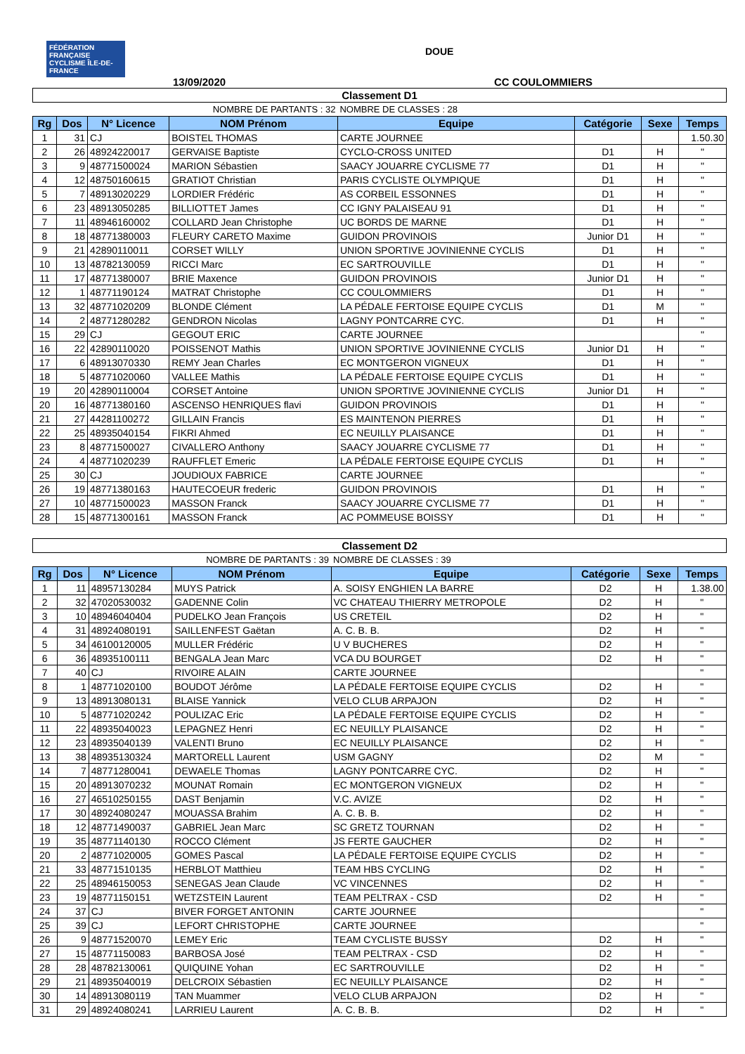FÉDÉRATION FRANÇAISE CYCLISME ÎLE-DE-FRANCE
DOUE
13/09/2020 CC COULOMMIERS
| Classement D1 | | | | | | | |
| NOMBRE DE PARTANTS : 32 | | | | NOMBRE DE CLASSES : 28 | | | |
| Rg | Dos | N° Licence | NOM Prénom | Equipe | Catégorie | Sexe | Temps |
| 1 | 31 | CJ | BOISTEL THOMAS | CARTE JOURNEE | | | 1.50.30 |
| 2 | 26 | 48924220017 | GERVAISE Baptiste | CYCLO-CROSS UNITED | D1 | H | " |
| 3 | 9 | 48771500024 | MARION Sébastien | SAACY JOUARRE CYCLISME 77 | D1 | H | " |
| 4 | 12 | 48750160615 | GRATIOT Christian | PARIS CYCLISTE OLYMPIQUE | D1 | H | " |
| 5 | 7 | 48913020229 | LORDIER Frédéric | AS CORBEIL ESSONNES | D1 | H | " |
| 6 | 23 | 48913050285 | BILLIOTTET James | CC IGNY PALAISEAU 91 | D1 | H | " |
| 7 | 11 | 48946160002 | COLLARD Jean Christophe | UC BORDS DE MARNE | D1 | H | " |
| 8 | 18 | 48771380003 | FLEURY CARETO Maxime | GUIDON PROVINOIS | Junior D1 | H | " |
| 9 | 21 | 42890110011 | CORSET WILLY | UNION SPORTIVE JOVINIENNE CYCLIS | D1 | H | " |
| 10 | 13 | 48782130059 | RICCI Marc | EC SARTROUVILLE | D1 | H | " |
| 11 | 17 | 48771380007 | BRIE Maxence | GUIDON PROVINOIS | Junior D1 | H | " |
| 12 | 1 | 48771190124 | MATRAT Christophe | CC COULOMMIERS | D1 | H | " |
| 13 | 32 | 48771020209 | BLONDE Clément | LA PÉDALE FERTOISE EQUIPE CYCLIS | D1 | M | " |
| 14 | 2 | 48771280282 | GENDRON Nicolas | LAGNY PONTCARRE CYC. | D1 | H | " |
| 15 | 29 | CJ | GEGOUT ERIC | CARTE JOURNEE | | | " |
| 16 | 22 | 42890110020 | POISSENOT Mathis | UNION SPORTIVE JOVINIENNE CYCLIS | Junior D1 | H | " |
| 17 | 6 | 48913070330 | REMY Jean Charles | EC MONTGERON VIGNEUX | D1 | H | " |
| 18 | 5 | 48771020060 | VALLEE Mathis | LA PÉDALE FERTOISE EQUIPE CYCLIS | D1 | H | " |
| 19 | 20 | 42890110004 | CORSET Antoine | UNION SPORTIVE JOVINIENNE CYCLIS | Junior D1 | H | " |
| 20 | 16 | 48771380160 | ASCENSO HENRIQUES flavi | GUIDON PROVINOIS | D1 | H | " |
| 21 | 27 | 44281100272 | GILLAIN Francis | ES MAINTENON PIERRES | D1 | H | " |
| 22 | 25 | 48935040154 | FIKRI Ahmed | EC NEUILLY PLAISANCE | D1 | H | " |
| 23 | 8 | 48771500027 | CIVALLERO Anthony | SAACY JOUARRE CYCLISME 77 | D1 | H | " |
| 24 | 4 | 48771020239 | RAUFFLET Emeric | LA PÉDALE FERTOISE EQUIPE CYCLIS | D1 | H | " |
| 25 | 30 | CJ | JOUDIOUX FABRICE | CARTE JOURNEE | | | " |
| 26 | 19 | 48771380163 | HAUTECOEUR frederic | GUIDON PROVINOIS | D1 | H | " |
| 27 | 10 | 48771500023 | MASSON Franck | SAACY JOUARRE CYCLISME 77 | D1 | H | " |
| 28 | 15 | 48771300161 | MASSON Franck | AC POMMEUSE BOISSY | D1 | H | " |
| Classement D2 | | | | | | | |
| NOMBRE DE PARTANTS : 39 | | | | NOMBRE DE CLASSES : 39 | | | |
| Rg | Dos | N° Licence | NOM Prénom | Equipe | Catégorie | Sexe | Temps |
| 1 | 11 | 48957130284 | MUYS Patrick | A. SOISY ENGHIEN LA BARRE | D2 | H | 1.38.00 |
| 2 | 32 | 47020530032 | GADENNE Colin | VC CHATEAU THIERRY METROPOLE | D2 | H | " |
| 3 | 10 | 48946040404 | PUDELKO Jean François | US CRETEIL | D2 | H | " |
| 4 | 31 | 48924080191 | SAILLENFEST Gaëtan | A. C. B. B. | D2 | H | " |
| 5 | 34 | 46100120005 | MULLER Frédéric | U V BUCHERES | D2 | H | " |
| 6 | 36 | 48935100111 | BENGALA Jean Marc | VCA DU BOURGET | D2 | H | " |
| 7 | 40 | CJ | RIVOIRE ALAIN | CARTE JOURNEE | | | " |
| 8 | 1 | 48771020100 | BOUDOT Jérôme | LA PÉDALE FERTOISE EQUIPE CYCLIS | D2 | H | " |
| 9 | 13 | 48913080131 | BLAISE Yannick | VELO CLUB ARPAJON | D2 | H | " |
| 10 | 5 | 48771020242 | POULIZAC Eric | LA PÉDALE FERTOISE EQUIPE CYCLIS | D2 | H | " |
| 11 | 22 | 48935040023 | LEPAGNEZ Henri | EC NEUILLY PLAISANCE | D2 | H | " |
| 12 | 23 | 48935040139 | VALENTI Bruno | EC NEUILLY PLAISANCE | D2 | H | " |
| 13 | 38 | 48935130324 | MARTORELL Laurent | USM GAGNY | D2 | M | " |
| 14 | 7 | 48771280041 | DEWAELE Thomas | LAGNY PONTCARRE CYC. | D2 | H | " |
| 15 | 20 | 48913070232 | MOUNAT Romain | EC MONTGERON VIGNEUX | D2 | H | " |
| 16 | 27 | 46510250155 | DAST Benjamin | V.C. AVIZE | D2 | H | " |
| 17 | 30 | 48924080247 | MOUASSA Brahim | A. C. B. B. | D2 | H | " |
| 18 | 12 | 48771490037 | GABRIEL Jean Marc | SC GRETZ TOURNAN | D2 | H | " |
| 19 | 35 | 48771140130 | ROCCO Clément | JS FERTE GAUCHER | D2 | H | " |
| 20 | 2 | 48771020005 | GOMES Pascal | LA PÉDALE FERTOISE EQUIPE CYCLIS | D2 | H | " |
| 21 | 33 | 48771510135 | HERBLOT Matthieu | TEAM HBS CYCLING | D2 | H | " |
| 22 | 25 | 48946150053 | SENEGAS Jean Claude | VC VINCENNES | D2 | H | " |
| 23 | 19 | 48771150151 | WETZSTEIN Laurent | TEAM PELTRAX - CSD | D2 | H | " |
| 24 | 37 | CJ | BIVER FORGET ANTONIN | CARTE JOURNEE | | | " |
| 25 | 39 | CJ | LEFORT CHRISTOPHE | CARTE JOURNEE | | | " |
| 26 | 9 | 48771520070 | LEMEY Eric | TEAM CYCLISTE BUSSY | D2 | H | " |
| 27 | 15 | 48771150083 | BARBOSA José | TEAM PELTRAX - CSD | D2 | H | " |
| 28 | 28 | 48782130061 | QUIQUINE Yohan | EC SARTROUVILLE | D2 | H | " |
| 29 | 21 | 48935040019 | DELCROIX Sébastien | EC NEUILLY PLAISANCE | D2 | H | " |
| 30 | 14 | 48913080119 | TAN Muammer | VELO CLUB ARPAJON | D2 | H | " |
| 31 | 29 | 48924080241 | LARRIEU Laurent | A. C. B. B. | D2 | H | " |